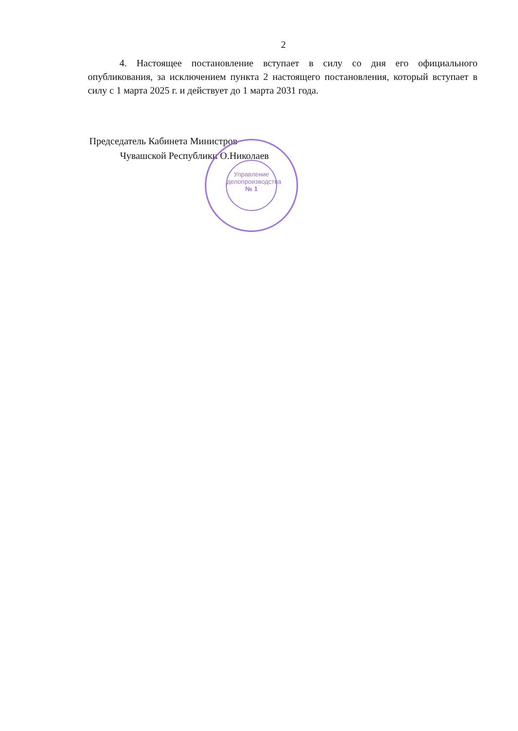2
4. Настоящее постановление вступает в силу со дня его официального опубликования, за исключением пункта 2 настоящего постановления, который вступает в силу с 1 марта 2025 г. и действует до 1 марта 2031 года.
Председатель Кабинета Министров
Чувашской Республики О.Николаев
Управление
делопроизводства
№ 1